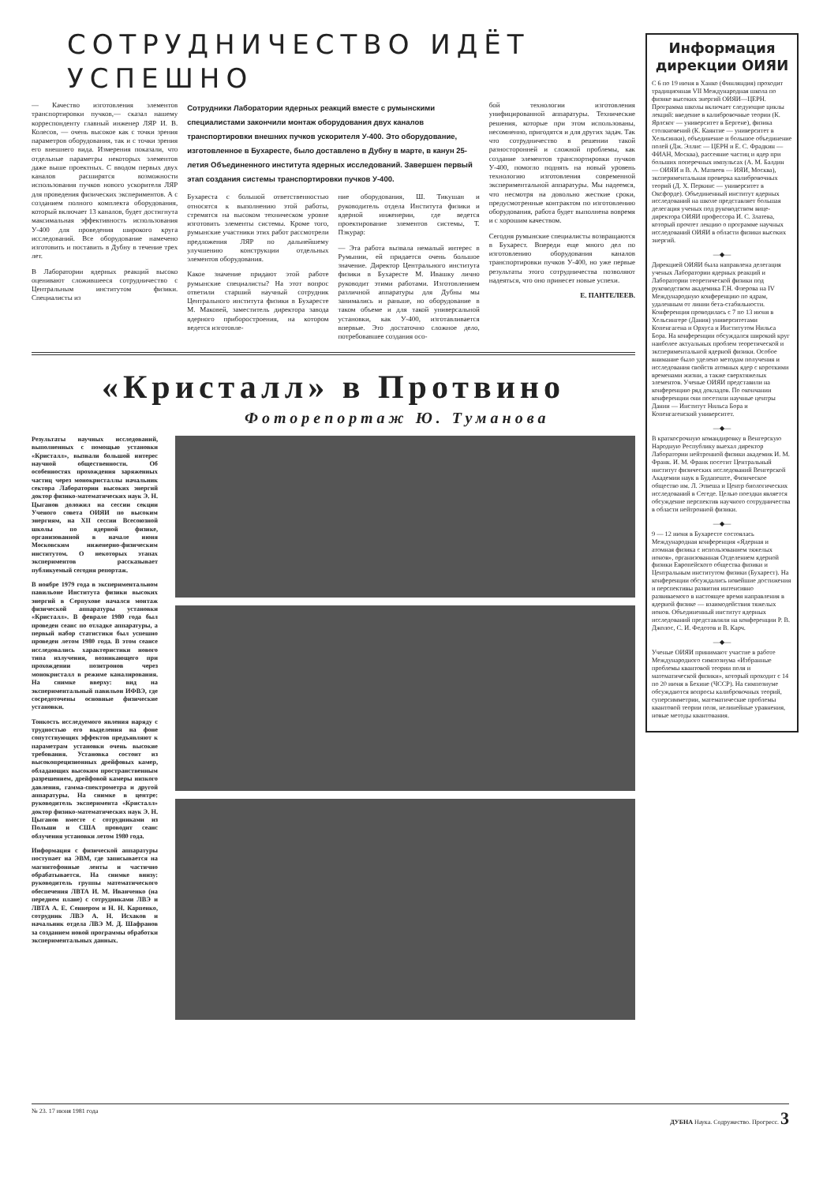СОТРУДНИЧЕСТВО ИДЁТ УСПЕШНО
— Качество изготовления элементов транспортировки пучков,— сказал нашему корреспонденту главный инженер ЛЯР И. В. Колесов, — очень высокое как с точки зрения параметров оборудования, так и с точки зрения его внешнего вида. Измерения показали, что отдельные параметры некоторых элементов даже выше проектных. С вводом первых двух каналов расширятся возможности использования пучков нового ускорителя ЛЯР для проведения физических экспериментов. А с созданием полного комплекта оборудования, который включает 13 каналов, будет достигнута максимальная эффективность использования У-400 для проведения широкого круга исследований. Все оборудование намечено изготовить и поставить в Дубну в течение трех лет.
В Лаборатории ядерных реакций высоко оценивают сложившееся сотрудничество с Центральным институтом физики. Специалисты из
Сотрудники Лаборатории ядерных реакций вместе с румынскими специалистами закончили монтаж оборудования двух каналов транспортировки внешних пучков ускорителя У-400. Это оборудование, изготовленное в Бухаресте, было доставлено в Дубну в марте, в канун 25-летия Объединенного института ядерных исследований. Завершен первый этап создания системы транспортировки пучков У-400.
Бухареста с большой ответственностью относятся к выполнению этой работы, стремятся на высоком техническом уровне изготовить элементы системы. Кроме того, румынские участники этих работ рассмотрели предложения ЛЯР по дальнейшему улучшению конструкции отдельных элементов оборудования.
Какое значение придают этой работе румынские специалисты? На этот вопрос ответили старший научный сотрудник Центрального института физики в Бухаресте М. Маковей, заместитель директора завода ядерного приборостроения, на котором ведется изготовле-
ние оборудования, Ш. Тикушан и руководитель отдела Института физики и ядерной инженерии, где ведется проектирование элементов системы, Т. Пэкурар:
— Эта работа вызвала немалый интерес в Румынии, ей придается очень большое значение. Директор Центрального института физики в Бухаресте М. Ивашку лично руководит этими работами. Изготовлением различной аппаратуры для Дубны мы занимались и раньше, но оборудование в таком объеме и для такой универсальной установки, как У-400, изготавливается впервые. Это достаточно сложное дело, потребовавшее создания осо-
бой технологии изготовления унифицированной аппаратуры. Технические решения, которые при этом использованы, несомненно, пригодятся и для других задач. Так что сотрудничество в решении такой разносторонней и сложной проблемы, как создание элементов транспортировки пучков У-400, помогло поднять на новый уровень технологию изготовления современной экспериментальной аппаратуры. Мы надеемся, что несмотря на довольно жесткие сроки, предусмотренные контрактом по изготовлению оборудования, работа будет выполнена вовремя и с хорошим качеством.
Сегодня румынские специалисты возвращаются в Бухарест. Впереди еще много дел по изготовлению оборудования каналов транспортировки пучков У-400, но уже первые результаты этого сотрудничества позволяют надеяться, что оно принесет новые успехи.
Е. ПАНТЕЛЕЕВ.
«Кристалл» в Протвино
Фоторепортаж Ю. Туманова
Результаты научных исследований, выполненных с помощью установки «Кристалл», вызвали большой интерес научной общественности. Об особенностях прохождения заряженных частиц через монокристаллы начальник сектора Лаборатории высоких энергий доктор физико-математических наук Э. Н. Цыганов доложил на сессии секции Ученого совета ОИЯИ по высоким энергиям, на XII сессии Всесоюзной школы по ядерной физике, организованной в начале июня Московским инженерно-физическим институтом. О некоторых этапах экспериментов рассказывает публикуемый сегодня репортаж.
В ноябре 1979 года в экспериментальном павильоне Института физики высоких энергий в Серпухове начался монтаж физической аппаратуры установки «Кристалл». В феврале 1980 года был проведен сеанс по отладке аппаратуры, а первый набор статистики был успешно проведен летом 1980 года. В этом сеансе исследовались характеристики нового типа излучения, возникающего при прохождении позитронов через монокристалл в режиме каналирования. На снимке вверху: вид на экспериментальный павильон ИФВЭ, где сосредоточены основные физические установки.
Тонкость исследуемого явления наряду с трудностью его выделения на фоне сопутствующих эффектов предъявляют к параметрам установки очень высокие требования. Установка состоит из высокопрецизионных дрейфовых камер, обладающих высоким пространственным разрешением, дрейфовой камеры низкого давления, гамма-спектрометра и другой аппаратуры. На снимке в центре: руководитель эксперимента «Кристалл» доктор физико-математических наук Э. Н. Цыганов вместе с сотрудниками из Польши и США проводит сеанс облучения установки летом 1980 года.
Информация с физической аппаратуры поступает на ЭВМ, где записывается на магнитофонные ленты и частично обрабатывается. На снимке внизу: руководитель группы математического обеспечения ЛВТА И. М. Иванченко (на переднем плане) с сотрудниками ЛВЭ и ЛВТА А. Е. Сеннером и Н. Н. Карпенко, сотрудник ЛВЭ А. Н. Исхаков и начальник отдела ЛВЭ М. Д. Шафранов за созданием новой программы обработки экспериментальных данных.
Информация дирекции ОИЯИ
С 6 по 19 июня в Ханко (Финляндия) проходит традиционная VII Международная школа по физике высоких энергий ОИЯИ—ЦЕРН. Программа школы включает следующие циклы лекций: введение в калибровочные теории (К. Ярлског — университет в Бергене), физика столкновений (К. Каянтие — университет в Хельсинки), объединение и большое объединение полей (Дж. Эллис — ЦЕРН и Е. С. Фрадкин — ФИАН, Москва), рассеяние частиц и ядер при больших поперечных импульсах (А. М. Балдин — ОИЯИ и В. А. Матвеев — ИЯИ, Москва), экспериментальная проверка калибровочных теорий (Д. Х. Перкинс — университет в Оксфорде). Объединенный институт ядерных исследований на школе представляет большая делегация ученых под руководством вице-директора ОИЯИ профессора И. С. Златева, который прочтет лекцию о программе научных исследований ОИЯИ в области физики высоких энергий.
—◆—
Дирекцией ОИЯИ была направлена делегация ученых Лаборатории ядерных реакций и Лаборатории теоретической физики под руководством академика Г.Н. Флерова на IV Международную конференцию по ядрам, удаленным от линии бета-стабильности. Конференция проводилась с 7 по 13 июня в Хельсингере (Дания) университетами Копенгагена и Орхуса и Институтом Нильса Бора. На конференции обсуждался широкий круг наиболее актуальных проблем теоретической и экспериментальной ядерной физики. Особое внимание было уделено методам получения и исследования свойств атомных ядер с короткими временами жизни, а также сверхтяжелых элементов. Ученые ОИЯИ представили на конференцию ряд докладов. По окончании конференции они посетили научные центры Дании — Институт Нильса Бора и Копенгагенский университет.
—◆—
В краткосрочную командировку в Венгерскую Народную Республику выехал директор Лаборатории нейтронной физики академик И. М. Франк. И. М. Франк посетит Центральный институт физических исследований Венгерской Академии наук в Будапеште, Физическое общество им. Л. Этвеша и Центр биологических исследований в Сегеде. Целью поездки является обсуждение перспектив научного сотрудничества в области нейтронной физики.
—◆—
9 — 12 июня в Бухаресте состоялась Международная конференция «Ядерная и атомная физика с использованием тяжелых ионов», организованная Отделением ядерной физики Европейского общества физики и Центральным институтом физики (Бухарест). На конференции обсуждались новейшие достижения и перспективы развития интенсивно развиваемого в настоящее время направления в ядерной физике — взаимодействия тяжелых ионов. Объединенный институт ядерных исследований представляли на конференции Р. В. Джолос, С. И. Федотов и В. Карч.
—◆—
Ученые ОИЯИ принимают участие в работе Международного симпозиума «Избранные проблемы квантовой теории поля и математической физики», который проходит с 14 по 20 июня в Бехине (ЧССР). На симпозиуме обсуждаются вопросы калибровочных теорий, суперсимметрии, математические проблемы квантовой теории поля, нелинейные уравнения, новые методы квантования.
№ 23. 17 июня 1981 года ДУБНА Наука. Содружество. Прогресс. 3